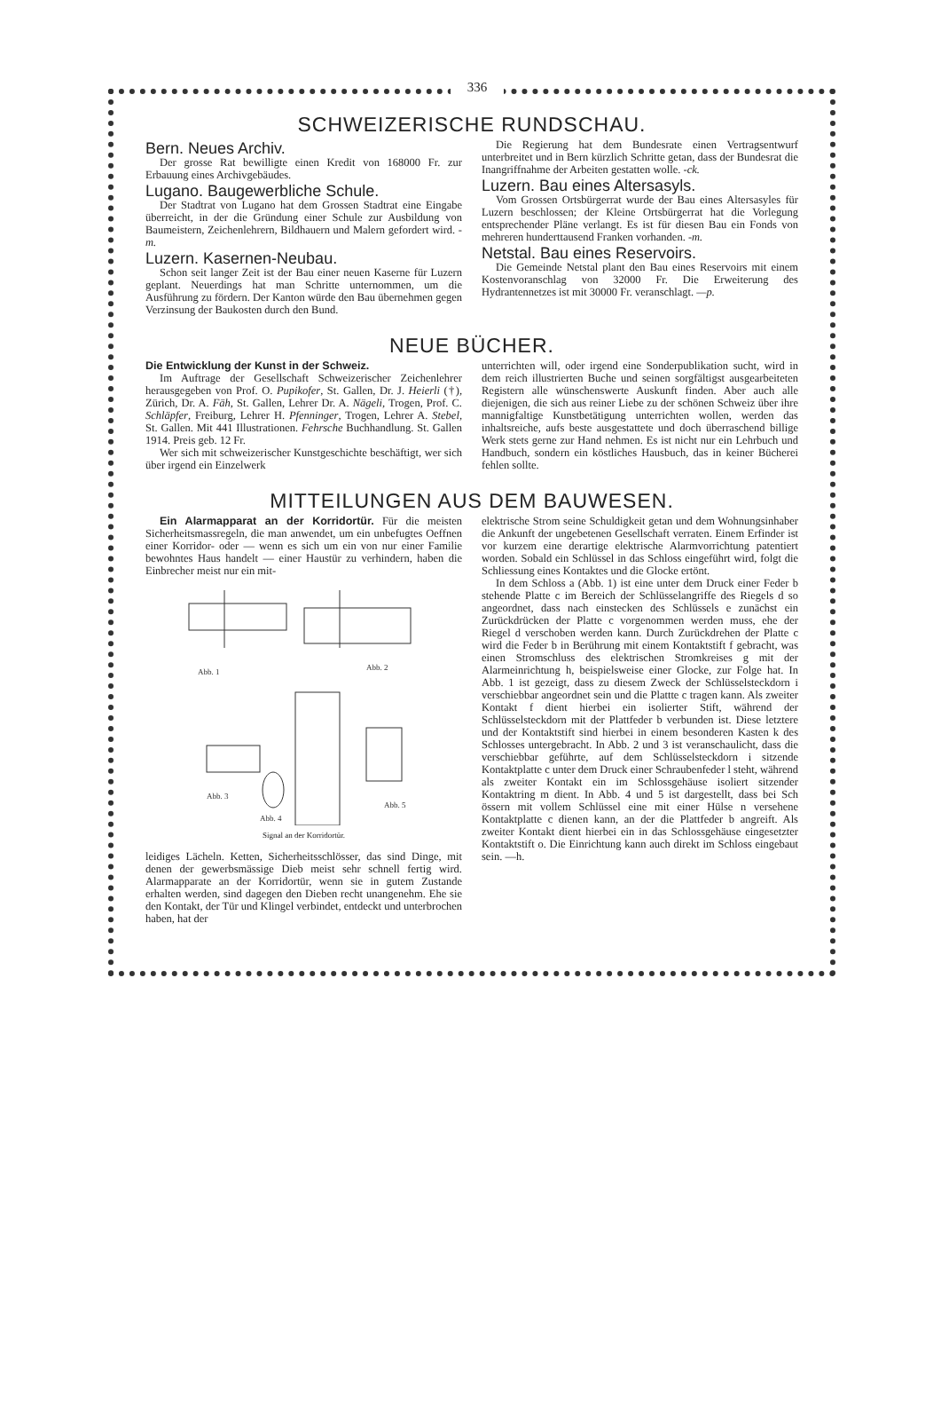336
SCHWEIZERISCHE RUNDSCHAU.
Bern. Neues Archiv.
Der grosse Rat bewilligte einen Kredit von 168000 Fr. zur Erbauung eines Archivgebäudes.
Lugano. Baugewerbliche Schule.
Der Stadtrat von Lugano hat dem Grossen Stadtrat eine Eingabe überreicht, in der die Gründung einer Schule zur Ausbildung von Baumeistern, Zeichenlehrern, Bildhauern und Malern gefordert wird. -m.
Luzern. Kasernen-Neubau.
Schon seit langer Zeit ist der Bau einer neuen Kaserne für Luzern geplant. Neuerdings hat man Schritte unternommen, um die Ausführung zu fördern. Der Kanton würde den Bau übernehmen gegen Verzinsung der Baukosten durch den Bund.
Die Regierung hat dem Bundesrate einen Vertragsentwurf unterbreitet und in Bern kürzlich Schritte getan, dass der Bundesrat die Inangriffnahme der Arbeiten gestatten wolle. -ck.
Luzern. Bau eines Altersasyls.
Vom Grossen Ortsbürgerrat wurde der Bau eines Altersasyles für Luzern beschlossen; der Kleine Ortsbürgerrat hat die Vorlegung entsprechender Pläne verlangt. Es ist für diesen Bau ein Fonds von mehreren hunderttausend Franken vorhanden. -m.
Netstal. Bau eines Reservoirs.
Die Gemeinde Netstal plant den Bau eines Reservoirs mit einem Kostenvoranschlag von 32000 Fr. Die Erweiterung des Hydrantennetzes ist mit 30000 Fr. veranschlagt. —p.
NEUE BÜCHER.
Die Entwicklung der Kunst in der Schweiz.
Im Auftrage der Gesellschaft Schweizerischer Zeichenlehrer herausgegeben von Prof. O. Pupikofer, St. Gallen, Dr. J. Heierli (†), Zürich, Dr. A. Fäh, St. Gallen, Lehrer Dr. A. Nägeli, Trogen, Prof. C. Schläpfer, Freiburg, Lehrer H. Pfenninger, Trogen, Lehrer A. Stebel, St. Gallen. Mit 441 Illustrationen. Fehrsche Buchhandlung. St. Gallen 1914. Preis geb. 12 Fr.
Wer sich mit schweizerischer Kunstgeschichte beschäftigt, wer sich über irgend ein Einzelwerk
unterrichten will, oder irgend eine Sonderpublikation sucht, wird in dem reich illustrierten Buche und seinen sorgfältigst ausgearbeiteten Registern alle wünschenswerte Auskunft finden. Aber auch alle diejenigen, die sich aus reiner Liebe zu der schönen Schweiz über ihre mannigfaltige Kunstbetätigung unterrichten wollen, werden das inhaltsreiche, aufs beste ausgestattete und doch überraschend billige Werk stets gerne zur Hand nehmen. Es ist nicht nur ein Lehrbuch und Handbuch, sondern ein köstliches Hausbuch, das in keiner Bücherei fehlen sollte.
MITTEILUNGEN AUS DEM BAUWESEN.
Ein Alarmapparat an der Korridortür. Für die meisten Sicherheitsmassregeln, die man anwendet, um ein unbefugtes Oeffnen einer Korridor- oder — wenn es sich um ein von nur einer Familie bewohntes Haus handelt — einer Haustür zu verhindern, haben die Einbrecher meist nur ein mit-
Abb. 1
Abb. 2
Abb. 3
Abb. 4
Abb. 5
Signal an der Korridortür.
leidiges Lächeln. Ketten, Sicherheitsschlösser, das sind Dinge, mit denen der gewerbsmässige Dieb meist sehr schnell fertig wird. Alarmapparate an der Korridortür, wenn sie in gutem Zustande erhalten werden, sind dagegen den Dieben recht unangenehm. Ehe sie den Kontakt, der Tür und Klingel verbindet, entdeckt und unterbrochen haben, hat der
elektrische Strom seine Schuldigkeit getan und dem Wohnungsinhaber die Ankunft der ungebetenen Gesellschaft verraten. Einem Erfinder ist vor kurzem eine derartige elektrische Alarmvorrichtung patentiert worden. Sobald ein Schlüssel in das Schloss eingeführt wird, folgt die Schliessung eines Kontaktes und die Glocke ertönt.
In dem Schloss a (Abb. 1) ist eine unter dem Druck einer Feder b stehende Platte c im Bereich der Schlüsselangriffe des Riegels d so angeordnet, dass nach einstecken des Schlüssels e zunächst ein Zurückdrücken der Platte c vorgenommen werden muss, ehe der Riegel d verschoben werden kann. Durch Zurückdrehen der Platte c wird die Feder b in Berührung mit einem Kontaktstift f gebracht, was einen Stromschluss des elektrischen Stromkreises g mit der Alarmeinrichtung h, beispielsweise einer Glocke, zur Folge hat. In Abb. 1 ist gezeigt, dass zu diesem Zweck der Schlüsselsteckdorn i verschiebbar angeordnet sein und die Plattte c tragen kann. Als zweiter Kontakt f dient hierbei ein isolierter Stift, während der Schlüsselsteckdorn mit der Plattfeder b verbunden ist. Diese letztere und der Kontaktstift sind hierbei in einem besonderen Kasten k des Schlosses untergebracht. In Abb. 2 und 3 ist veranschaulicht, dass die verschiebbar geführte, auf dem Schlüsselsteckdorn i sitzende Kontaktplatte c unter dem Druck einer Schraubenfeder l steht, während als zweiter Kontakt ein im Schlossgehäuse isoliert sitzender Kontaktring m dient. In Abb. 4 und 5 ist dargestellt, dass bei Sch össern mit vollem Schlüssel eine mit einer Hülse n versehene Kontaktplatte c dienen kann, an der die Plattfeder b angreift. Als zweiter Kontakt dient hierbei ein in das Schlossgehäuse eingesetzter Kontaktstift o. Die Einrichtung kann auch direkt im Schloss eingebaut sein. —h.